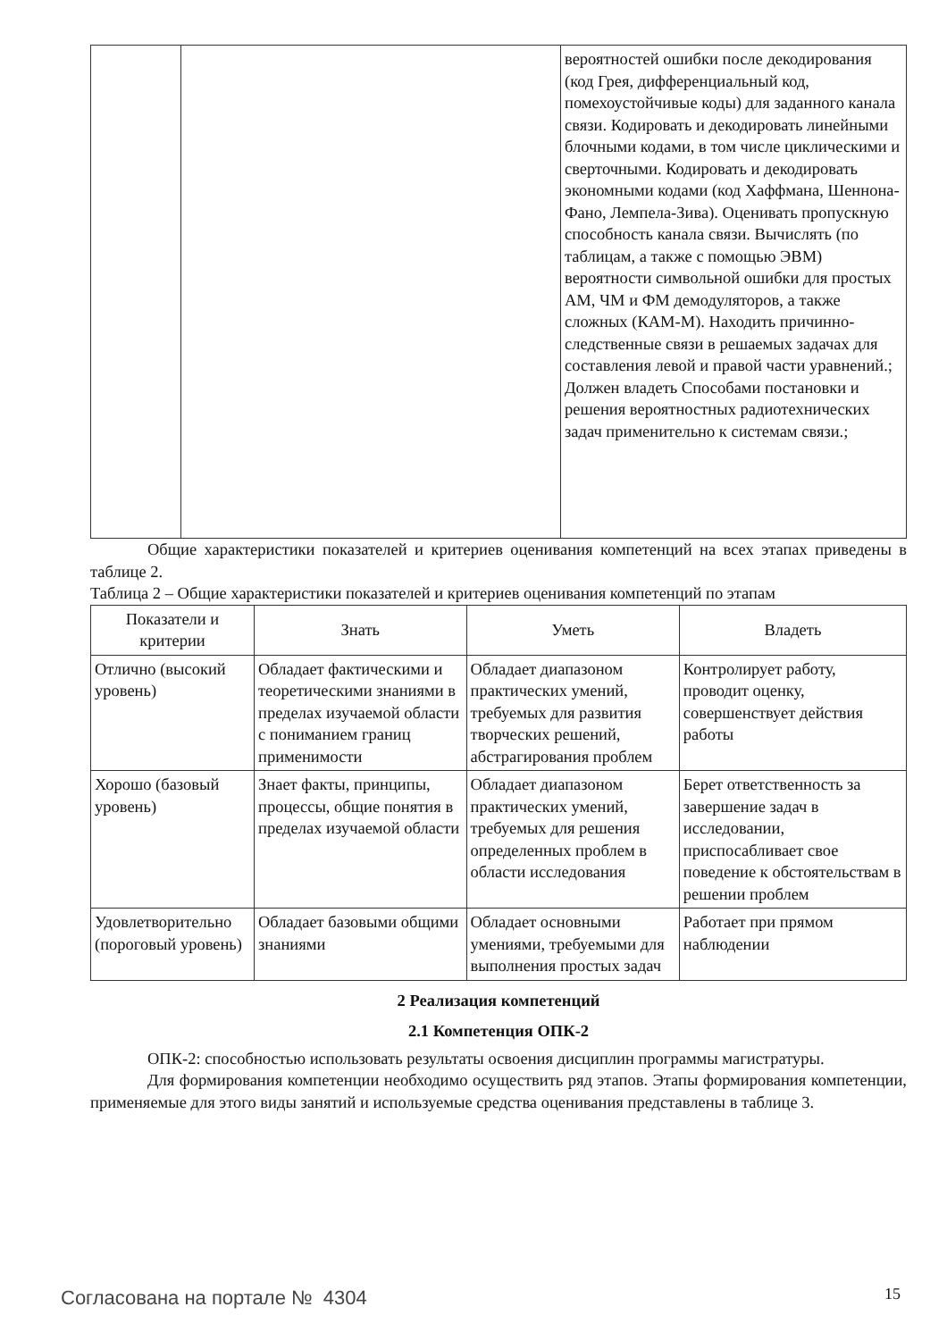| | | вероятностей ошибки после декодирования (код Грея, дифференциальный код, помехоустойчивые коды) для заданного канала связи. Кодировать и декодировать линейными блочными кодами, в том числе циклическими и сверточными. Кодировать и декодировать экономными кодами (код Хаффмана, Шеннона-Фано, Лемпела-Зива). Оценивать пропускную способность канала связи. Вычислять (по таблицам, а также с помощью ЭВМ) вероятности символьной ошибки для простых АМ, ЧМ и ФМ демодуляторов, а также сложных (КАМ-М). Находить причинно-следственные связи в решаемых задачах для составления левой и правой части уравнений.; Должен владеть Способами постановки и решения вероятностных радиотехнических задач применительно к системам связи.; |
Общие характеристики показателей и критериев оценивания компетенций на всех этапах приведены в таблице 2.
Таблица 2 – Общие характеристики показателей и критериев оценивания компетенций по этапам
| Показатели и критерии | Знать | Уметь | Владеть |
| --- | --- | --- | --- |
| Отлично (высокий уровень) | Обладает фактическими и теоретическими знаниями в пределах изучаемой области с пониманием границ применимости | Обладает диапазоном практических умений, требуемых для развития творческих решений, абстрагирования проблем | Контролирует работу, проводит оценку, совершенствует действия работы |
| Хорошо (базовый уровень) | Знает факты, принципы, процессы, общие понятия в пределах изучаемой области | Обладает диапазоном практических умений, требуемых для решения определенных проблем в области исследования | Берет ответственность за завершение задач в исследовании, приспосабливает свое поведение к обстоятельствам в решении проблем |
| Удовлетворительно (пороговый уровень) | Обладает базовыми общими знаниями | Обладает основными умениями, требуемыми для выполнения простых задач | Работает при прямом наблюдении |
2 Реализация компетенций
2.1 Компетенция ОПК-2
ОПК-2: способностью использовать результаты освоения дисциплин программы магистратуры.
Для формирования компетенции необходимо осуществить ряд этапов. Этапы формирования компетенции, применяемые для этого виды занятий и используемые средства оценивания представлены в таблице 3.
Согласована на портале № 4304 15